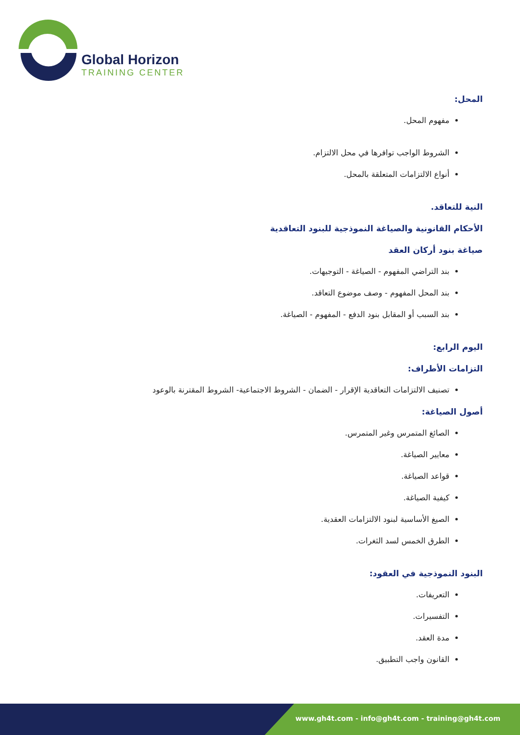Global Horizon
TRAINING CENTER
المحل:
مفهوم المحل.
الشروط الواجب توافرها في محل الالتزام.
أنواع الالتزامات المتعلقة بالمحل.
النية للتعاقد.
الأحكام القانونية والصياغة النموذجية للبنود التعاقدية
صياغة بنود أركان العقد
بند التراضي المفهوم - الصياغة - التوجيهات.
بند المحل المفهوم - وصف موضوع التعاقد.
بند السبب أو المقابل بنود الدفع - المفهوم - الصياغة.
اليوم الرابع:
التزامات الأطراف:
تصنيف الالتزامات التعاقدية الإقرار - الضمان - الشروط الاجتماعية- الشروط المقترنة بالوعود
أصول الصياغة:
الصائغ المتمرس وغير المتمرس.
معايير الصياغة.
قواعد الصياغة.
كيفية الصياغة.
الصيغ الأساسية لبنود الالتزامات العقدية.
الطرق الخمس لسد الثغرات.
البنود النموذجية في العقود:
التعريفات.
التفسيرات.
مدة العقد.
القانون واجب التطبيق.
www.gh4t.com - info@gh4t.com - training@gh4t.com